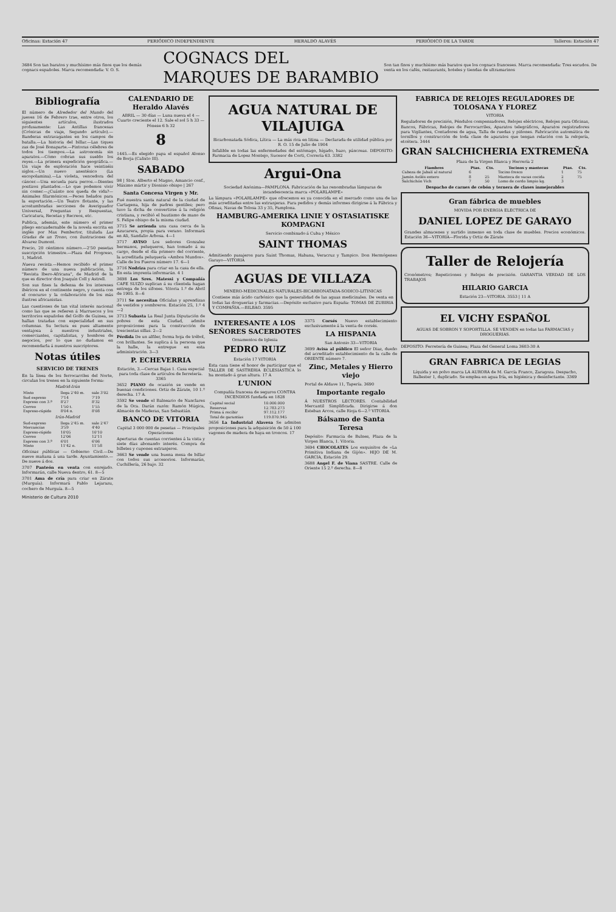Oficinas: Estación 47 PERIÓDICO INDEPENDIENTE HERALDO ALAVÉS PERIÓDICO DE LA TARDE Talleres: Estación 47
3684 Son tan baratos y muchísimo más finos que los demás cognacs españoles. Marca recomendada: V. O. S.
COGNACS DEL MARQUES DE BARAMBIO
Son tan finos y muchísimo más baratos que los cognacs franceses. Marca recomendada: Tres escudos. De venta en los cafés, restaurants, hoteles y tiendas de ultramarinos
Bibliografía
El número de Alrededor del Mundo del jueves 16 de Febrero trae, entre otros, los siguientes artículos, ilustrados profusamente: Las Antillas francesas (Crónicas de viaje, Segundo artículo).—Banderas extravagantes en los campos de batalla.—La historia del billar.—Las tiques zas de José Bonaparte.—Pintoras célebres de todos los tiempos.—La astronomía sin aparatos.—Cómo cobran sus sueldo los reyes.—La primera expedición geográfica.—Un viaje de exploración hace veintiséis siglos.—Un nuevo anestésico (La escopolamina).—La violeta, vencedora del cáncer.—Una escuela para perros.—Dientes postizos plantados.—Lo que podemos vivir sin comer.—¿Cuánto nos queda de vida?—Animales filarmónicos.—Peces helados para la exportación.—Un Teatro flotante, y las acostumbradas secciones de Averiguador Universal, Preguntas y Respuestas, Caricatura, Recetas y Recreos, etc.
Publica, además, este número el primer pliego encuadernable de la novela escrita en inglés por Max Pembertor, titulada Las Gradas de un Trono, con ilustraciones de Alvarez Dumont.
Precio, 20 céntimos número.—2'50 pesetas suscripción trimestre.—Plaza del Progreso, 1, Madrid.
Nueva revista.—Hemos recibido el primer número de una nueva publicación, la "Revista Ibero-Africana", de Madrid de la que es director don Joaquín Coll y Astrell.
Son sus fines la defensa de los intereses ibéricos en el continente negro, y cuenta con el concurso y la colaboración de los más ilustres africanistas.
Las cuestiones de tan vital interés nacional como las que se refieren á Marruecos y los territorios españoles del Golfo de Guinea, se hallan tratadas con especialidad en sus columnas. Su lectura es pues altamente ventajosa á nuestros industriales, comerciantes, capitalistas, y hombres de negocios, por lo que no dudamos en recomendarla á nuestros suscriptores.
Notas útiles
SERVICIO DE TRENES
En la línea de los ferrocarriles del Norte, circulan los trenes en la siguiente forma:
Madrid-Irún
| Mixto | llega 2'40 m. | sale 3'02 |
| Sud expreso | 7'14 | 7'19 |
| Expreso con 3.ª | 8'27 | 8'32 |
| Correo | 1'50 t. | 1'55 |
| Expreso-rápido | 8'04 n. | 8'08 |
Irún-Madrid
| Sud-expreso | llega 2'45 m. | sale 2'47 |
| Mercancías | 3'59 | 4'40 |
| Expreso-rápido | 10'05 | 10'10 |
| Correo | 12'06 | 12'11 |
| Expreso con 3.ª | 6'01 | 6'06 |
| Mixto | 11'42 n. | 11'58 |
Oficinas públicas — Gobierno Civil.—De nueve mañana á una tarde. Ayuntamiento.—De nueve á dos.
3707 Panteón en venta con enrejado. Informarán, calle Nueva dentro, 61. 8—5
3701 Ama de cría para criar en Zárate (Murguía). Informará Pablo Lejarazu, cochero de Murguía. 8—5
CALENDARIO DE Heraldo Alavés
ABRIL — 30 días — Luna nueva el 4 — Cuarto creciente el 12. Sale el sol 5 h 33 — Pónese 6 h 32
8
1445.—Es elegido papa el español Alonso de Borja (Calixto III).
SABADO
98 | Stos. Alberto el Magno, Amancio conf., Máximo mártir y Dionisio obispo | 267
Santa Concesa Virgen y Mr.
Fué nuestra santa natural de la ciudad de Cartagena, hija de padres gentiles; pero tuvo la dicha de convertirse á la religión cristiana, y recibió el bautismo de mano de S. Felipe obispo de la misma ciudad.
3715 Se arrienda una casa cerca de la Azucarera, propia para verano. Informará en Ali, Sandalio Arbosa. 4—1
3717 AVISO Los señores Gonzalez hermanos, peluqueros, han tomado á su cargo, desde el día primero del corriente, la acreditada peluquería «Ambos Mundos». Calle de los Fueros número 17. 6—1
3716 Nodriza para criar en la casa de ella. En esta imprenta informarán. 4 1
3698 Los Sres. Matessi y Compañía CAFE SUIZO suplican á su clientela hagan entrega de los sifones. Vitoria 1.º de Abril de 1905. 8—6
3711 Se necesitan Oficialas y aprendizas de vestidos y sombreros. Estación 25, 1.º 4—2
3713 Subasta La Real Junta Diputación de pobres de esta Ciudad, admite proposiciones para la construcción de trescientas sillas. 2—2
Pérdida De un alfiler, forma hoja de trébol, con brillantes. Se suplica á la persona que la halle, la entregue en esta administración. 3—3
P. ECHEVERRIA
Estación, 3.—Cercas Bajas 1. Casa especial para toda clase de artículos de ferretería. 3365
3652 PIANO de ocasión se vende en buenas condiciones. Ortiz de Zárate, 10 1.º derecha. 17 A.
3592 Se vende el Balneario de Nanclares de la Oca. Darán razón: Ramón Múgica, Almacén de Maderas, San Sebastián.
BANCO DE VITORIA
Capital 3 000 000 de pesetas — Principales Operaciones
Aperturas de cuentas corrientes á la vista y siete días abonando interés. Compra de billetes y cupones extranjeros.
3663 Se vende una buena mesa de billar con todos sus accesorios. Informarán, Cuchillería, 26 bajo. 32
AGUA NATURAL DE VILAJUIGA
Bicarbonatada Sódica, Lítica — La más rica en litina — Declarada de utilidad pública por R. O. 15 de Julio de 1904
Infalible en todas las enfermedades del estómago, hígado, bazo, páncreas. DEPOSITO: Farmacia de Lopez Montejo, Sucesor de Corti, Correría 63. 3382
Argui-Ona
Sociedad Anónima—PAMPLONA. Fabricación de las renombradas lámparas de incandescencia marca «POLARLAMPE»
La lámpara «POLARLAMPE» que ofrecemos es ya conocida en el mercado como una de las más acreditadas entre las extranjeras. Para pedidos y demás informes dirigirse á la Fábrica y Ofinas, Navas de Tolosa 33 y 35, Pamplona.
HAMBURG-AMERIKA LINIE Y OSTASIATISKE KOMPAGNI
Servicio combinado á Cuba y México
SAINT THOMAS
Admitiendo pasajeros para Saint Thomas, Habana, Veracruz y Tampico. Don Hermógenes Garayo—VITORIA
AGUAS DE VILLAZA
MINERO-MEDICINALES-NATURALES-BICARBONATADA-SODICO-LITINICAS
Contiene más ácido carbónico que la generalidad de las aguas medicinales. De venta en todas las droguerías y farmacias.—Depósito exclusivo para España: TOMAS DE ZUBIRIA Y COMPAÑIA.—BILBAO. 3595
INTERESANTE A LOS SEÑORES SACERDOTES
Ornamentos de Iglesia
PEDRO RUIZ
Estación 17 VITORIA
Esta casa tiene el honor de participar que el TALLER DE SASTRERIA ECLESIASTICA lo ha montado á gran altura. 17 A
L'UNION
Compañía francesa de seguros CONTRA INCENDIOS fundada en 1828
| Capital social | 10.000.000 |
| Reservas | 12.783.273 |
| Prima á recibir | 97.112.177 |
| Total de garantías | 119.870.945 |
3656 La Industrial Alavesa Se admiten proposiciones para la adquisición de 50 á 100 vagones de madera de haya en troncos. 17
3375 Corsés Nuevo establecimiento exclusivamente á la venta de corsés.
LA HISPANIA
San Antonio 33—VITORIA
3699 Avisa al público El señor Diaz, dueño del acreditado establecimiento de la calle de ORIENTE número 7.
Zinc, Metales y Hierro viejo
Portal de Aldave 11, Tapería. 3690
Importante regalo
Á NUESTROS LECTORES. Contabilidad Mercantil Simplificada. Dirigirse á don Esteban Arcos, calle Rioja 6—2.º VITORIA.
Bálsamo de Santa Teresa
Depósito: Farmacia de Bulnes, Plaza de la Virgen Blanca, 1. Vitoria.
3694 CHOCOLATES Los exquisitos de «La Primitiva Indiana de Gijón». HIJO DE M. GARCIA, Estación 29.
3688 Angel F. de Viana SASTRE. Calle de Oriente 15 2.º derecha. 8—8
FABRICA DE RELOJES REGULADORES DE TOLOSANA Y FLOREZ
VITORIA
Reguladores de precisión, Péndulos compensadores, Relojes eléctricos, Relojes para Oficinas, Bancos, Fábricas, Relojes de Ferrocarriles, Aparatos telegráficos, Aparatos registradores para Vigilantes, Contadores de agua, Talla de ruedas y piñones. Fabricación automática de tornillos y construcción de toda clase de aparatos que tengan relación con la relojería, etcétera. 3444
GRAN SALCHICHERIA EXTREMEÑA
Plaza de la Virgen Blanca y Herrería 2
| Fiambres | Ptas. | Cts. | Tocinos y mantecas | Ptas. | Cts. |
| --- | --- | --- | --- | --- | --- |
| Cabeza de Jabalí al natural | 6 | | Tocino fresco | 1 | 75 |
| Jamón Avilés entero | 8 | 25 | Manteca de vacas cocida | 2 | 75 |
| Salchichón Vich | 7 | 50 | Lomo de cerdo limpio kg. | 3 | |
Despacho de carnes de cebón y ternera de clases inmejorables
Gran fábrica de muebles
MOVIDA POR ENERGIA ELECTRICA DE
DANIEL LOPEZ DE GARAYO
Grandes almacenes y surtido inmenso en toda clase de muebles. Precios económicos. Estación 36—VITORIA—Florida y Ortiz de Zárate
Taller de Relojería
Cronómetros; Repeticiones y Relojes de precisión. GARANTIA VERDAD DE LOS TRABAJOS
HILARIO GARCIA
Estación 23—VITORIA. 3553 | 11 A
EL VICHY ESPAÑOL
AGUAS DE SOBRON Y SOPORTILLA. SE VENDEN en todas las FARMACIAS y DROGUERIAS.
DEPOSITO: Ferretería de Guinea; Plaza del General Loma 3603-30 A
GRAN FABRICA DE LEGIAS
Líquida y en polvo marca LA AURORA de M. García Franco, Zaragoza. Despacho, Ballester 1, duplicado. Se emplea en agua fría, es higiénica y desinfectante. 3369
Ministerio de Cultura 2010